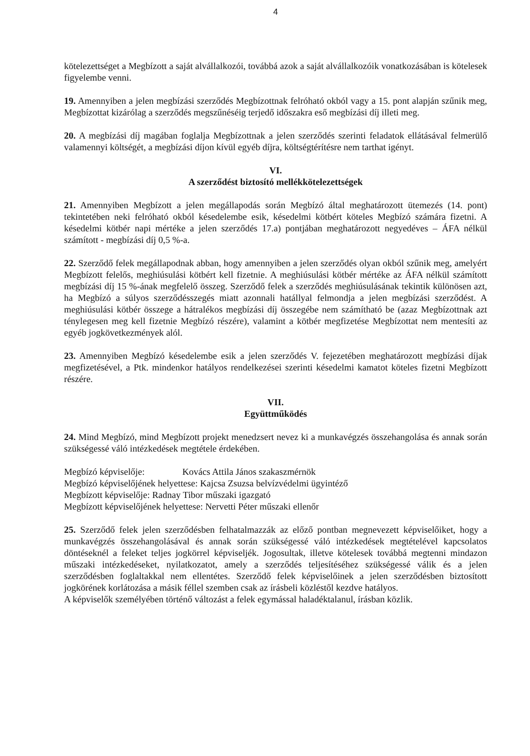4
kötelezettséget a Megbízott a saját alvállalkozói, továbbá azok a saját alvállalkozóik vonatkozásában is kötelesek figyelembe venni.
19. Amennyiben a jelen megbízási szerződés Megbízottnak felróható okból vagy a 15. pont alapján szűnik meg, Megbízottat kizárólag a szerződés megszűnéséig terjedő időszakra eső megbízási díj illeti meg.
20. A megbízási díj magában foglalja Megbízottnak a jelen szerződés szerinti feladatok ellátásával felmerülő valamennyi költségét, a megbízási díjon kívül egyéb díjra, költségtérítésre nem tarthat igényt.
VI.
A szerződést biztosító mellékkötelezettségek
21. Amennyiben Megbízott a jelen megállapodás során Megbízó által meghatározott ütemezés (14. pont) tekintetében neki felróható okból késedelembe esik, késedelmi kötbért köteles Megbízó számára fizetni. A késedelmi kötbér napi mértéke a jelen szerződés 17.a) pontjában meghatározott negyedéves – ÁFA nélkül számított - megbízási díj 0,5 %-a.
22. Szerződő felek megállapodnak abban, hogy amennyiben a jelen szerződés olyan okból szűnik meg, amelyért Megbízott felelős, meghiúsulási kötbért kell fizetnie. A meghiúsulási kötbér mértéke az ÁFA nélkül számított megbízási díj 15 %-ának megfelelő összeg. Szerződő felek a szerződés meghiúsulásának tekintik különösen azt, ha Megbízó a súlyos szerződésszegés miatt azonnali hatállyal felmondja a jelen megbízási szerződést. A meghiúsulási kötbér összege a hátralékos megbízási díj összegébe nem számítható be (azaz Megbízottnak azt ténylegesen meg kell fizetnie Megbízó részére), valamint a kötbér megfizetése Megbízottat nem mentesíti az egyéb jogkövetkezmények alól.
23. Amennyiben Megbízó késedelembe esik a jelen szerződés V. fejezetében meghatározott megbízási díjak megfizetésével, a Ptk. mindenkor hatályos rendelkezései szerinti késedelmi kamatot köteles fizetni Megbízott részére.
VII.
Együttműködés
24. Mind Megbízó, mind Megbízott projekt menedzsert nevez ki a munkavégzés összehangolása és annak során szükségessé váló intézkedések megtétele érdekében.
Megbízó képviselője: Kovács Attila János szakaszmérnök
Megbízó képviselőjének helyettese: Kajcsa Zsuzsa belvízvédelmi ügyintéző
Megbízott képviselője: Radnay Tibor műszaki igazgató
Megbízott képviselőjének helyettese: Nervetti Péter műszaki ellenőr
25. Szerződő felek jelen szerződésben felhatalmazzák az előző pontban megnevezett képviselőiket, hogy a munkavégzés összehangolásával és annak során szükségessé váló intézkedések megtételével kapcsolatos döntéseknél a feleket teljes jogkörrel képviseljék. Jogosultak, illetve kötelesek továbbá megtenni mindazon műszaki intézkedéseket, nyilatkozatot, amely a szerződés teljesítéséhez szükségessé válik és a jelen szerződésben foglaltakkal nem ellentétes. Szerződő felek képviselőinek a jelen szerződésben biztosított jogkörének korlátozása a másik féllel szemben csak az írásbeli közléstől kezdve hatályos.
A képviselők személyében történő változást a felek egymással haladéktalanul, írásban közlik.